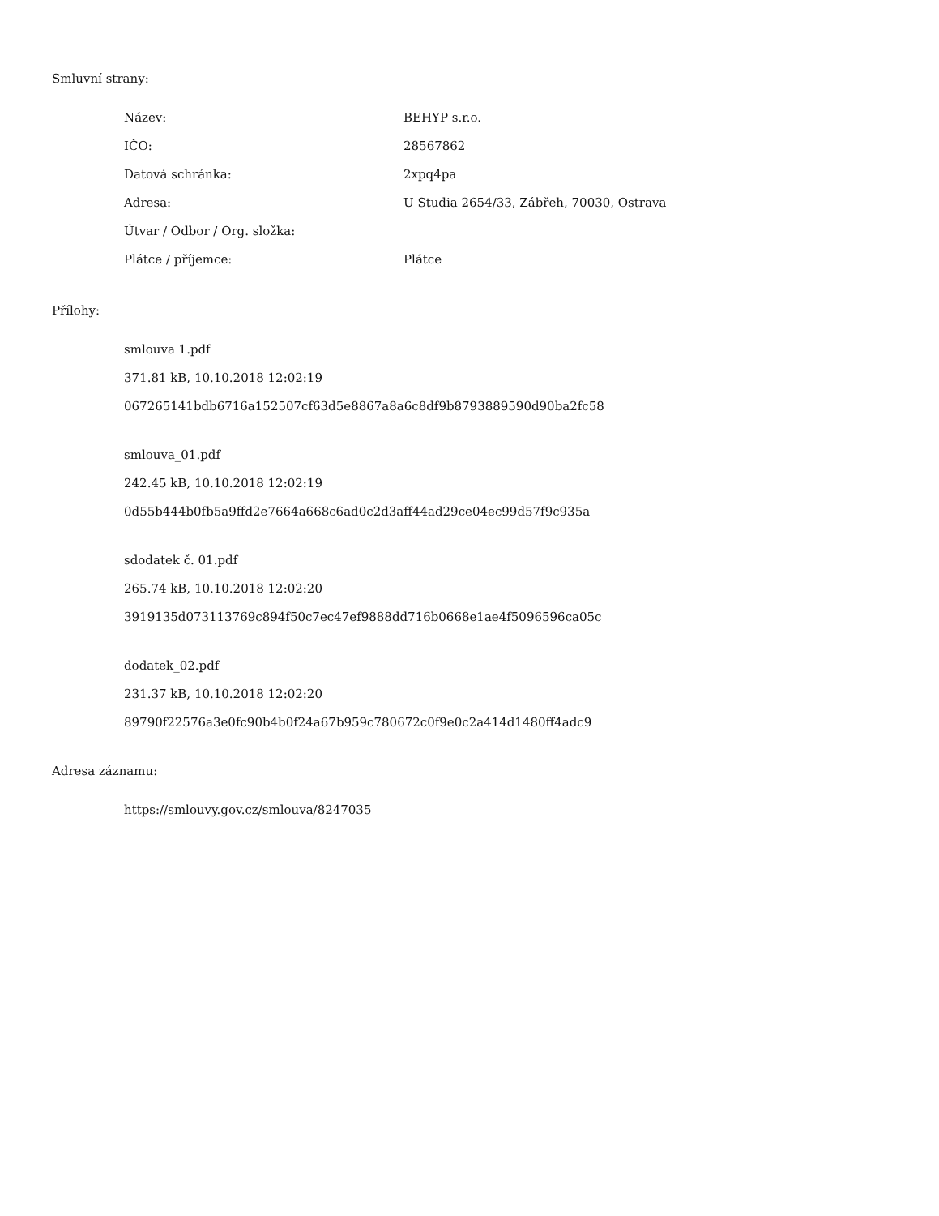Smluvní strany:
| Název: | BEHYP s.r.o. |
| IČO: | 28567862 |
| Datová schránka: | 2xpq4pa |
| Adresa: | U Studia 2654/33, Zábřeh, 70030, Ostrava |
| Útvar / Odbor / Org. složka: | |
| Plátce / příjemce: | Plátce |
Přílohy:
smlouva 1.pdf
371.81 kB, 10.10.2018 12:02:19
067265141bdb6716a152507cf63d5e8867a8a6c8df9b8793889590d90ba2fc58
smlouva_01.pdf
242.45 kB, 10.10.2018 12:02:19
0d55b444b0fb5a9ffd2e7664a668c6ad0c2d3aff44ad29ce04ec99d57f9c935a
sdodatek č. 01.pdf
265.74 kB, 10.10.2018 12:02:20
3919135d073113769c894f50c7ec47ef9888dd716b0668e1ae4f5096596ca05c
dodatek_02.pdf
231.37 kB, 10.10.2018 12:02:20
89790f22576a3e0fc90b4b0f24a67b959c780672c0f9e0c2a414d1480ff4adc9
Adresa záznamu:
https://smlouvy.gov.cz/smlouva/8247035